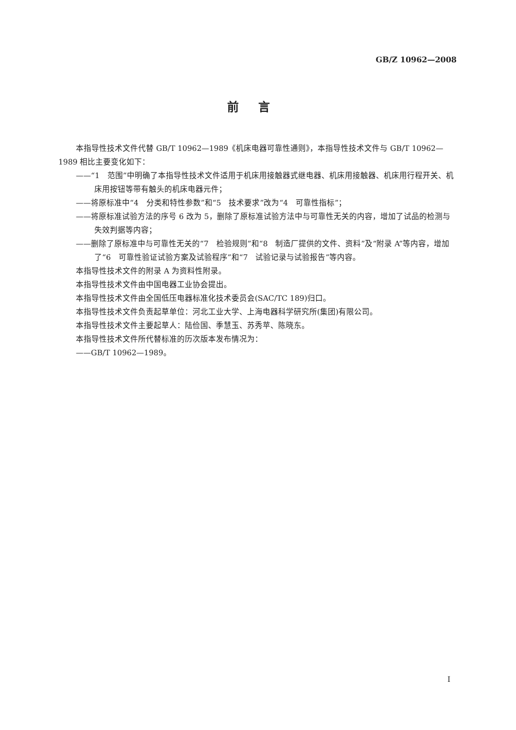GB/Z 10962—2008
前言
本指导性技术文件代替 GB/T 10962—1989《机床电器可靠性通则》，本指导性技术文件与 GB/T 10962—1989 相比主要变化如下：
——“1　范围”中明确了本指导性技术文件适用于机床用接触器式继电器、机床用接触器、机床用行程开关、机床用按钮等带有触头的机床电器元件；
——将原标准中“4　分类和特性参数”和“5　技术要求”改为“4　可靠性指标”；
——将原标准试验方法的序号 6 改为 5，删除了原标准试验方法中与可靠性无关的内容，增加了试品的检测与失效判据等内容；
——删除了原标准中与可靠性无关的“7　检验规则”和“8　制造厂提供的文件、资料”及“附录 A”等内容，增加了“6　可靠性验证试验方案及试验程序”和“7　试验记录与试验报告”等内容。
本指导性技术文件的附录 A 为资料性附录。
本指导性技术文件由中国电器工业协会提出。
本指导性技术文件由全国低压电器标准化技术委员会(SAC/TC 189)归口。
本指导性技术文件负责起草单位：河北工业大学、上海电器科学研究所(集团)有限公司。
本指导性技术文件主要起草人：陆俭国、季慧玉、苏秀苹、陈晓东。
本指导性技术文件所代替标准的历次版本发布情况为：
——GB/T 10962—1989。
I